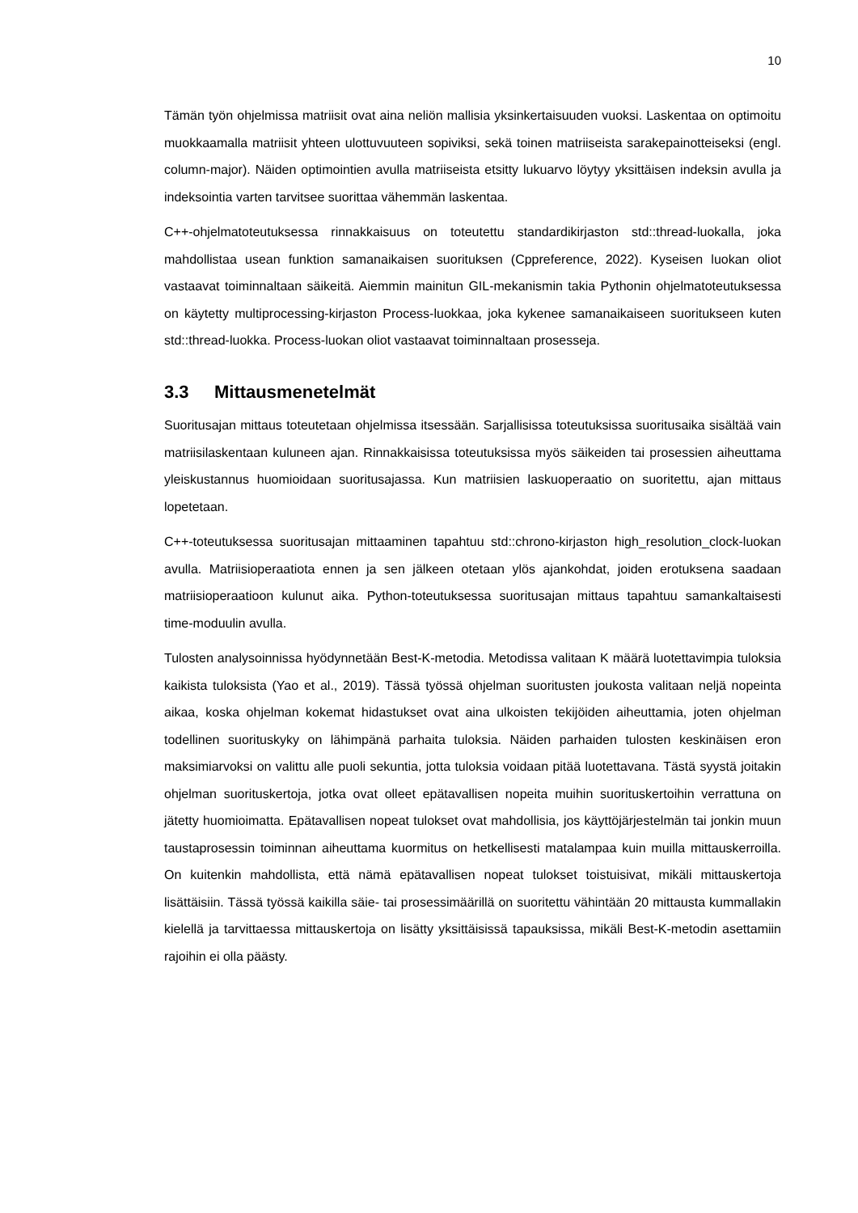10
Tämän työn ohjelmissa matriisit ovat aina neliön mallisia yksinkertaisuuden vuoksi. Laskentaa on optimoitu muokkaamalla matriisit yhteen ulottuvuuteen sopiviksi, sekä toinen matriiseista sarakepainotteiseksi (engl. column-major). Näiden optimointien avulla matriiseista etsitty lukuarvo löytyy yksittäisen indeksin avulla ja indeksointia varten tarvitsee suorittaa vähemmän laskentaa.
C++-ohjelmatoteutuksessa rinnakkaisuus on toteutettu standardikirjaston std::thread-luokalla, joka mahdollistaa usean funktion samanaikaisen suorituksen (Cppreference, 2022). Kyseisen luokan oliot vastaavat toiminnaltaan säikeitä. Aiemmin mainitun GIL-mekanismin takia Pythonin ohjelmatoteutuksessa on käytetty multiprocessing-kirjaston Process-luokkaa, joka kykenee samanaikaiseen suoritukseen kuten std::thread-luokka. Process-luokan oliot vastaavat toiminnaltaan prosesseja.
3.3 Mittausmenetelmät
Suoritusajan mittaus toteutetaan ohjelmissa itsessään. Sarjallisissa toteutuksissa suoritusaika sisältää vain matriisilaskentaan kuluneen ajan. Rinnakkaisissa toteutuksissa myös säikeiden tai prosessien aiheuttama yleiskustannus huomioidaan suoritusajassa. Kun matriisien laskuoperaatio on suoritettu, ajan mittaus lopetetaan.
C++-toteutuksessa suoritusajan mittaaminen tapahtuu std::chrono-kirjaston high_resolution_clock-luokan avulla. Matriisioperaatiota ennen ja sen jälkeen otetaan ylös ajankohdat, joiden erotuksena saadaan matriisioperaatioon kulunut aika. Python-toteutuksessa suoritusajan mittaus tapahtuu samankaltaisesti time-moduulin avulla.
Tulosten analysoinnissa hyödynnetään Best-K-metodia. Metodissa valitaan K määrä luotettavimpia tuloksia kaikista tuloksista (Yao et al., 2019). Tässä työssä ohjelman suoritusten joukosta valitaan neljä nopeinta aikaa, koska ohjelman kokemat hidastukset ovat aina ulkoisten tekijöiden aiheuttamia, joten ohjelman todellinen suorituskyky on lähimpänä parhaita tuloksia. Näiden parhaiden tulosten keskinäisen eron maksimiarvoksi on valittu alle puoli sekuntia, jotta tuloksia voidaan pitää luotettavana. Tästä syystä joitakin ohjelman suorituskertoja, jotka ovat olleet epätavallisen nopeita muihin suorituskertoihin verrattuna on jätetty huomioimatta. Epätavallisen nopeat tulokset ovat mahdollisia, jos käyttöjärjestelmän tai jonkin muun taustaprosessin toiminnan aiheuttama kuormitus on hetkellisesti matalampaa kuin muilla mittauskerroilla. On kuitenkin mahdollista, että nämä epätavallisen nopeat tulokset toistuisivat, mikäli mittauskertoja lisättäisiin. Tässä työssä kaikilla säie- tai prosessimäärillä on suoritettu vähintään 20 mittausta kummallakin kielellä ja tarvittaessa mittauskertoja on lisätty yksittäisissä tapauksissa, mikäli Best-K-metodin asettamiin rajoihin ei olla päästy.